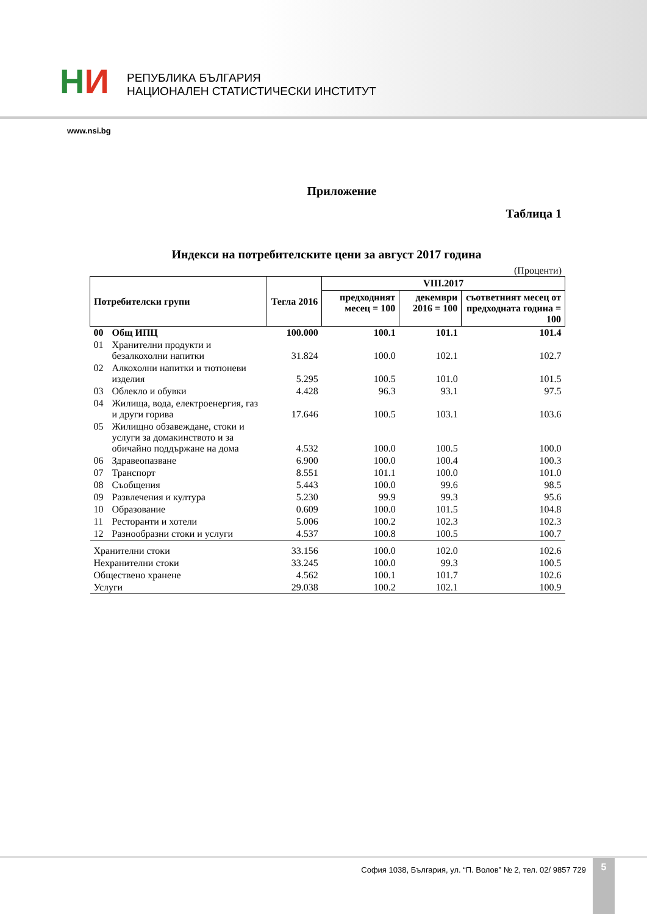НИ
РЕПУБЛИКА БЪЛГАРИЯ
НАЦИОНАЛЕН СТАТИСТИЧЕСКИ ИНСТИТУТ
www.nsi.bg
Приложение
Таблица 1
Индекси на потребителските цени за август 2017 година
(Проценти)
| Потребителски групи | | Тегла 2016 | VIII.2017 | | |
| --- | --- | --- | --- | --- | --- |
| | | | предходният месец = 100 | декември 2016 = 100 | съответният месец от предходната година = 100 |
| 00 | Общ ИПЦ | 100.000 | 100.1 | 101.1 | 101.4 |
| 01 | Хранителни продукти и безалкохолни напитки | 31.824 | 100.0 | 102.1 | 102.7 |
| 02 | Алкохолни напитки и тютюневи изделия | 5.295 | 100.5 | 101.0 | 101.5 |
| 03 | Облекло и обувки | 4.428 | 96.3 | 93.1 | 97.5 |
| 04 | Жилища, вода, електроенергия, газ и други горива | 17.646 | 100.5 | 103.1 | 103.6 |
| 05 | Жилищно обзавеждане, стоки и услуги за домакинството и за обичайно поддържане на дома | 4.532 | 100.0 | 100.5 | 100.0 |
| 06 | Здравеопазване | 6.900 | 100.0 | 100.4 | 100.3 |
| 07 | Транспорт | 8.551 | 101.1 | 100.0 | 101.0 |
| 08 | Съобщения | 5.443 | 100.0 | 99.6 | 98.5 |
| 09 | Развлечения и култура | 5.230 | 99.9 | 99.3 | 95.6 |
| 10 | Образование | 0.609 | 100.0 | 101.5 | 104.8 |
| 11 | Ресторанти и хотели | 5.006 | 100.2 | 102.3 | 102.3 |
| 12 | Разнообразни стоки и услуги | 4.537 | 100.8 | 100.5 | 100.7 |
| Хранителни стоки | | 33.156 | 100.0 | 102.0 | 102.6 |
| Нехранителни стоки | | 33.245 | 100.0 | 99.3 | 100.5 |
| Обществено хранене | | 4.562 | 100.1 | 101.7 | 102.6 |
| Услуги | | 29.038 | 100.2 | 102.1 | 100.9 |
София 1038, България, ул. “П. Волов” № 2, тел. 02/ 9857 729
5